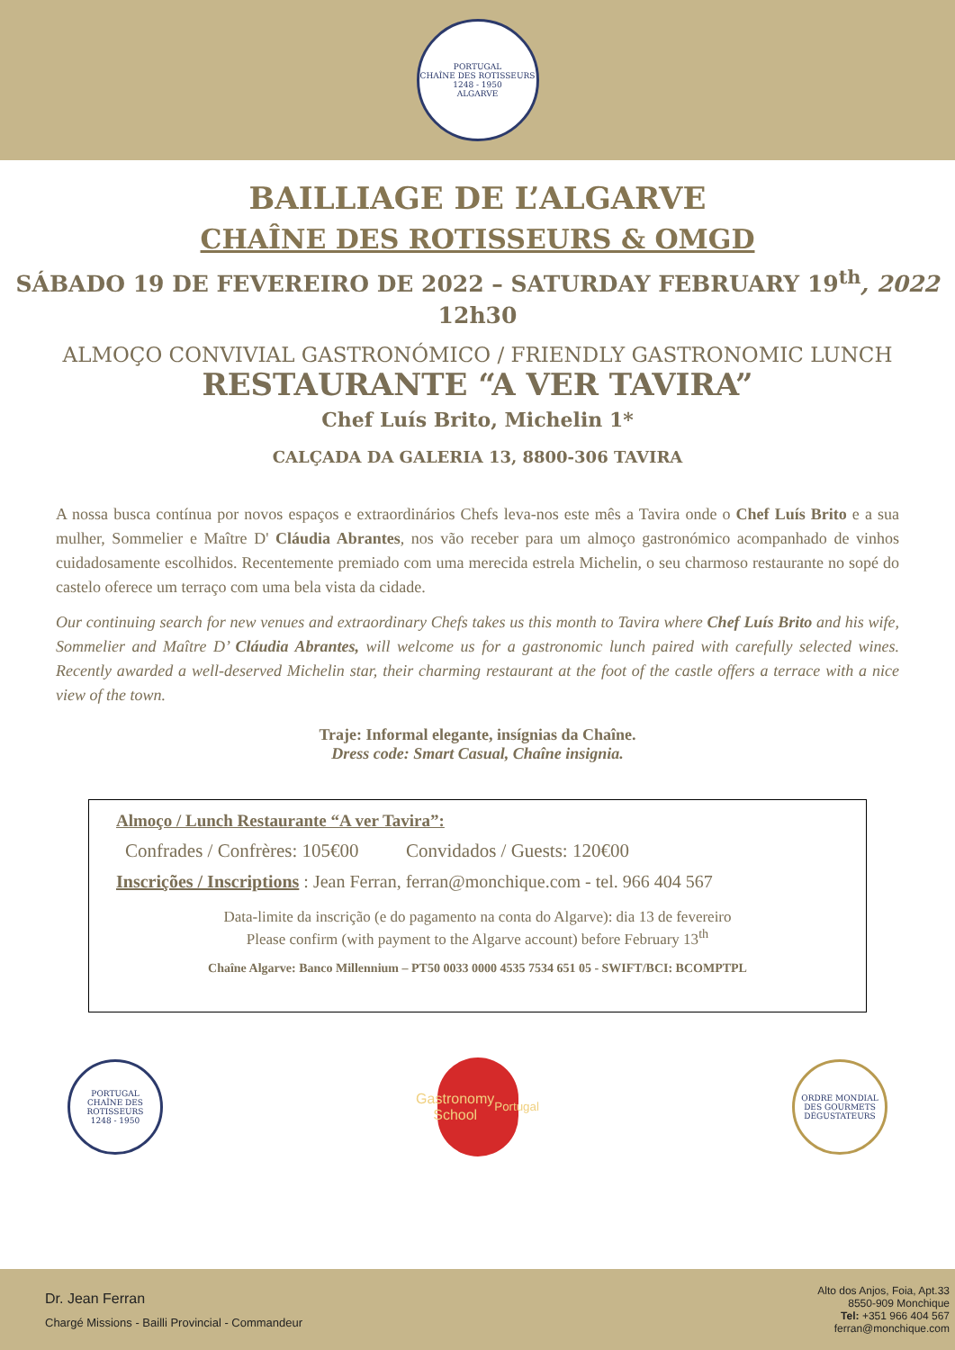PORTUGAL
CHAÎNE DES ROTISSEURS
1248 - 1950
ALGARVE
BAILLIAGE DE L’ALGARVE
CHAÎNE DES ROTISSEURS & OMGD
SÁBADO 19 DE FEVEREIRO DE 2022 – SATURDAY FEBRUARY 19<sup>th</sup>, 2022
12h30
ALMOÇO CONVIVIAL GASTRONÓMICO / FRIENDLY GASTRONOMIC LUNCH
RESTAURANTE “A VER TAVIRA”
Chef Luís Brito, Michelin 1*
CALÇADA DA GALERIA 13, 8800-306 TAVIRA
A nossa busca contínua por novos espaços e extraordinários Chefs leva-nos este mês a Tavira onde o Chef Luís Brito e a sua mulher, Sommelier e Maître D' Cláudia Abrantes, nos vão receber para um almoço gastronómico acompanhado de vinhos cuidadosamente escolhidos. Recentemente premiado com uma merecida estrela Michelin, o seu charmoso restaurante no sopé do castelo oferece um terraço com uma bela vista da cidade.
Our continuing search for new venues and extraordinary Chefs takes us this month to Tavira where Chef Luís Brito and his wife, Sommelier and Maître D’ Cláudia Abrantes, will welcome us for a gastronomic lunch paired with carefully selected wines. Recently awarded a well-deserved Michelin star, their charming restaurant at the foot of the castle offers a terrace with a nice view of the town.
Traje: Informal elegante, insígnias da Chaîne.
Dress code: Smart Casual, Chaîne insignia.
Almoço / Lunch Restaurante “A ver Tavira”:
Confrades / Confrères: 105€00 Convidados / Guests: 120€00
Inscrições / Inscriptions : Jean Ferran, ferran@monchique.com - tel. 966 404 567
Data-limite da inscrição (e do pagamento na conta do Algarve): dia 13 de fevereiro
Please confirm (with payment to the Algarve account) before February 13<sup>th</sup>
Chaîne Algarve: Banco Millennium – PT50 0033 0000 4535 7534 651 05 - SWIFT/BCI: BCOMPTPL
PORTUGAL
CHAÎNE DES ROTISSEURS
1248 - 1950
Gastronomy
School
Portugal
ORDRE MONDIAL DES GOURMETS DÉGUSTATEURS
Dr. Jean Ferran
Chargé Missions - Bailli Provincial - Commandeur
Alto dos Anjos, Foia, Apt.33
8550-909 Monchique
Tel: +351 966 404 567
ferran@monchique.com